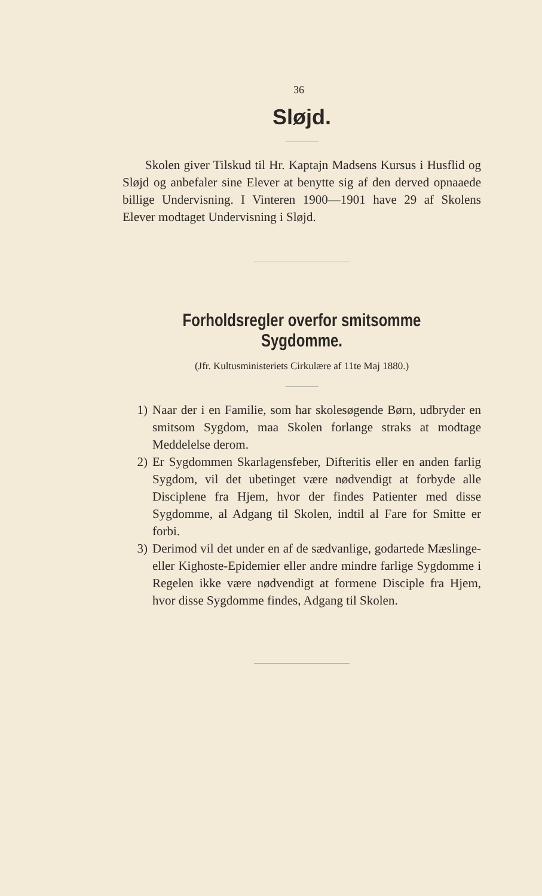36
Sløjd.
Skolen giver Tilskud til Hr. Kaptajn Madsens Kursus i Husflid og Sløjd og anbefaler sine Elever at benytte sig af den derved opnaaede billige Undervisning. I Vinteren 1900—1901 have 29 af Skolens Elever modtaget Undervisning i Sløjd.
Forholdsregler overfor smitsomme Sygdomme.
(Jfr. Kultusministeriets Cirkulære af 11te Maj 1880.)
1) Naar der i en Familie, som har skolesøgende Børn, udbryder en smitsom Sygdom, maa Skolen forlange straks at modtage Meddelelse derom.
2) Er Sygdommen Skarlagensfeber, Difteritis eller en anden farlig Sygdom, vil det ubetinget være nødvendigt at forbyde alle Disciplene fra Hjem, hvor der findes Patienter med disse Sygdomme, al Adgang til Skolen, indtil al Fare for Smitte er forbi.
3) Derimod vil det under en af de sædvanlige, godartede Mæslinge- eller Kighoste-Epidemier eller andre mindre farlige Sygdomme i Regelen ikke være nødvendigt at formene Disciple fra Hjem, hvor disse Sygdomme findes, Adgang til Skolen.